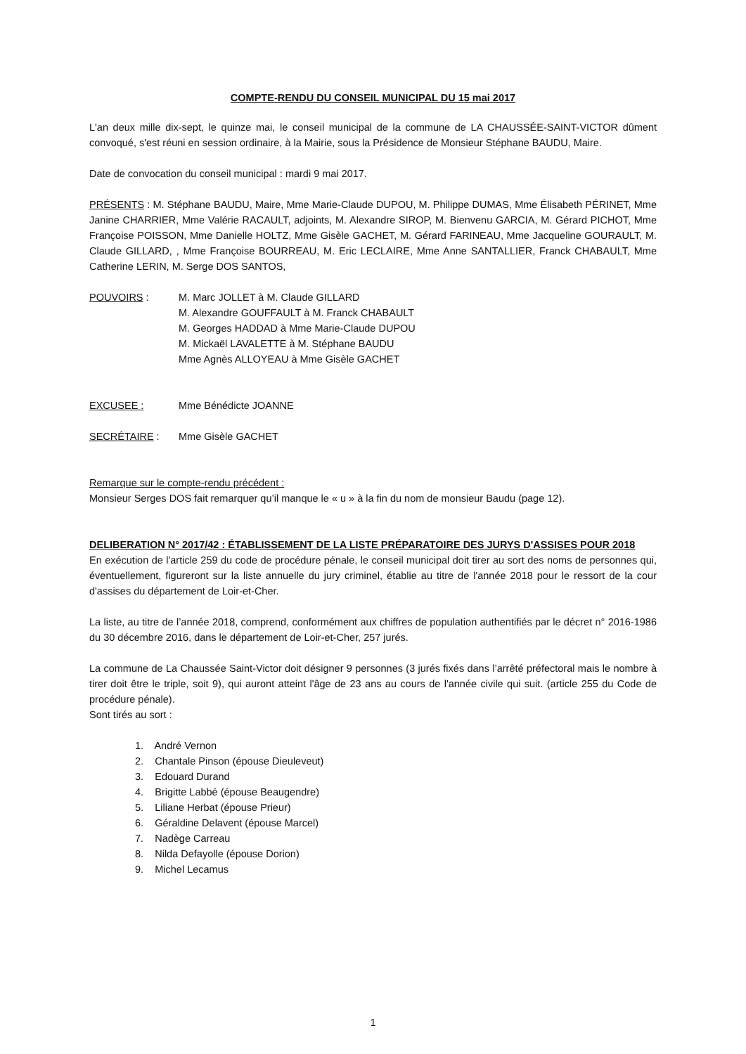COMPTE-RENDU DU CONSEIL MUNICIPAL DU 15 mai 2017
L'an deux mille dix-sept, le quinze mai, le conseil municipal de la commune de LA CHAUSSÉE-SAINT-VICTOR dûment convoqué, s'est réuni en session ordinaire, à la Mairie, sous la Présidence de Monsieur Stéphane BAUDU, Maire.
Date de convocation du conseil municipal : mardi 9 mai 2017.
PRÉSENTS : M. Stéphane BAUDU, Maire, Mme Marie-Claude DUPOU, M. Philippe DUMAS, Mme Élisabeth PÉRINET, Mme Janine CHARRIER, Mme Valérie RACAULT, adjoints, M. Alexandre SIROP, M. Bienvenu GARCIA, M. Gérard PICHOT, Mme Françoise POISSON, Mme Danielle HOLTZ, Mme Gisèle GACHET, M. Gérard FARINEAU, Mme Jacqueline GOURAULT, M. Claude GILLARD, , Mme Françoise BOURREAU, M. Eric LECLAIRE, Mme Anne SANTALLIER, Franck CHABAULT, Mme Catherine LERIN, M. Serge DOS SANTOS,
POUVOIRS : M. Marc JOLLET à M. Claude GILLARD
M. Alexandre GOUFFAULT à M. Franck CHABAULT
M. Georges HADDAD à Mme Marie-Claude DUPOU
M. Mickaël LAVALETTE à M. Stéphane BAUDU
Mme Agnès ALLOYEAU à Mme Gisèle GACHET
EXCUSEE : Mme Bénédicte JOANNE
SECRÉTAIRE : Mme Gisèle GACHET
Remarque sur le compte-rendu précédent :
Monsieur Serges DOS fait remarquer qu’il manque le « u » à la fin du nom de monsieur Baudu (page 12).
DELIBERATION N° 2017/42 : ÉTABLISSEMENT DE LA LISTE PRÉPARATOIRE DES JURYS D'ASSISES POUR 2018
En exécution de l'article 259 du code de procédure pénale, le conseil municipal doit tirer au sort des noms de personnes qui, éventuellement, figureront sur la liste annuelle du jury criminel, établie au titre de l'année 2018 pour le ressort de la cour d'assises du département de Loir-et-Cher.
La liste, au titre de l’année 2018, comprend, conformément aux chiffres de population authentifiés par le décret n° 2016-1986 du 30 décembre 2016, dans le département de Loir-et-Cher, 257 jurés.
La commune de La Chaussée Saint-Victor doit désigner 9 personnes (3 jurés fixés dans l’arrêté préfectoral mais le nombre à tirer doit être le triple, soit 9), qui auront atteint l'âge de 23 ans au cours de l'année civile qui suit. (article 255 du Code de procédure pénale).
Sont tirés au sort :
1. André Vernon
2. Chantale Pinson (épouse Dieuleveut)
3. Edouard Durand
4. Brigitte Labbé (épouse Beaugendre)
5. Liliane Herbat (épouse Prieur)
6. Géraldine Delavent (épouse Marcel)
7. Nadège Carreau
8. Nilda Defayolle (épouse Dorion)
9. Michel Lecamus
1